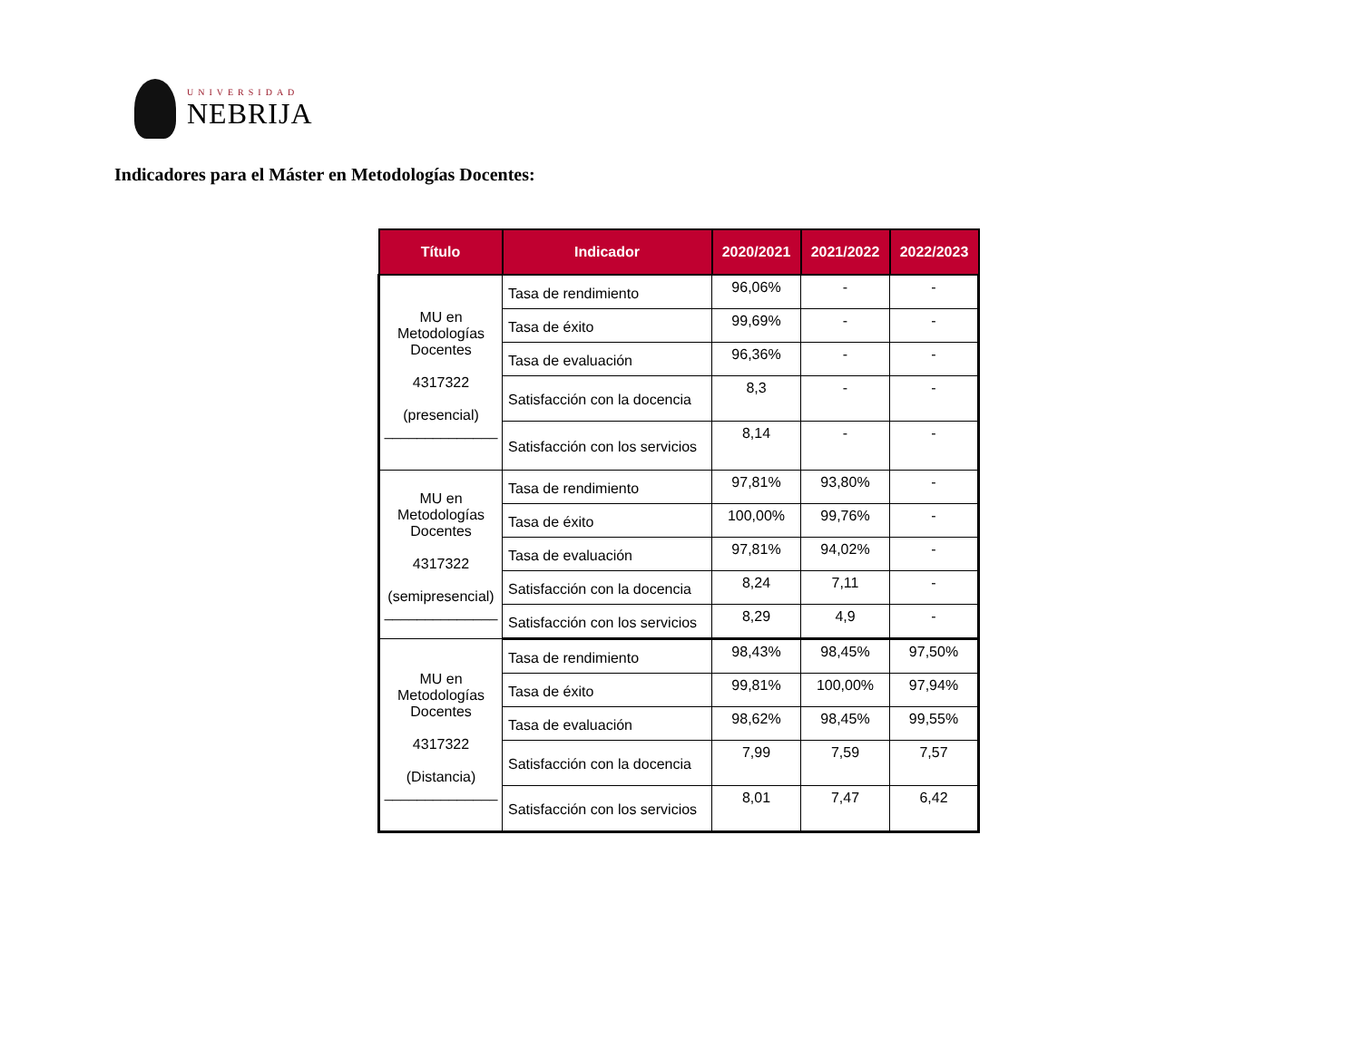UNIVERSIDAD
NEBRIJA
Indicadores para el Máster en Metodologías Docentes:
| Título | Indicador | 2020/2021 | 2021/2022 | 2022/2023 |
| --- | --- | --- | --- | --- |
| MU en Metodologías Docentes 4317322 (presencial) ______________ | Tasa de rendimiento | 96,06% | - | - |
| | Tasa de éxito | 99,69% | - | - |
| | Tasa de evaluación | 96,36% | - | - |
| | Satisfacción con la docencia | 8,3 | - | - |
| | Satisfacción con los servicios | 8,14 | - | - |
| MU en Metodologías Docentes 4317322 (semipresencial) ______________ | Tasa de rendimiento | 97,81% | 93,80% | - |
| | Tasa de éxito | 100,00% | 99,76% | - |
| | Tasa de evaluación | 97,81% | 94,02% | - |
| | Satisfacción con la docencia | 8,24 | 7,11 | - |
| | Satisfacción con los servicios | 8,29 | 4,9 | - |
| MU en Metodologías Docentes 4317322 (Distancia) ______________ | Tasa de rendimiento | 98,43% | 98,45% | 97,50% |
| | Tasa de éxito | 99,81% | 100,00% | 97,94% |
| | Tasa de evaluación | 98,62% | 98,45% | 99,55% |
| | Satisfacción con la docencia | 7,99 | 7,59 | 7,57 |
| | Satisfacción con los servicios | 8,01 | 7,47 | 6,42 |